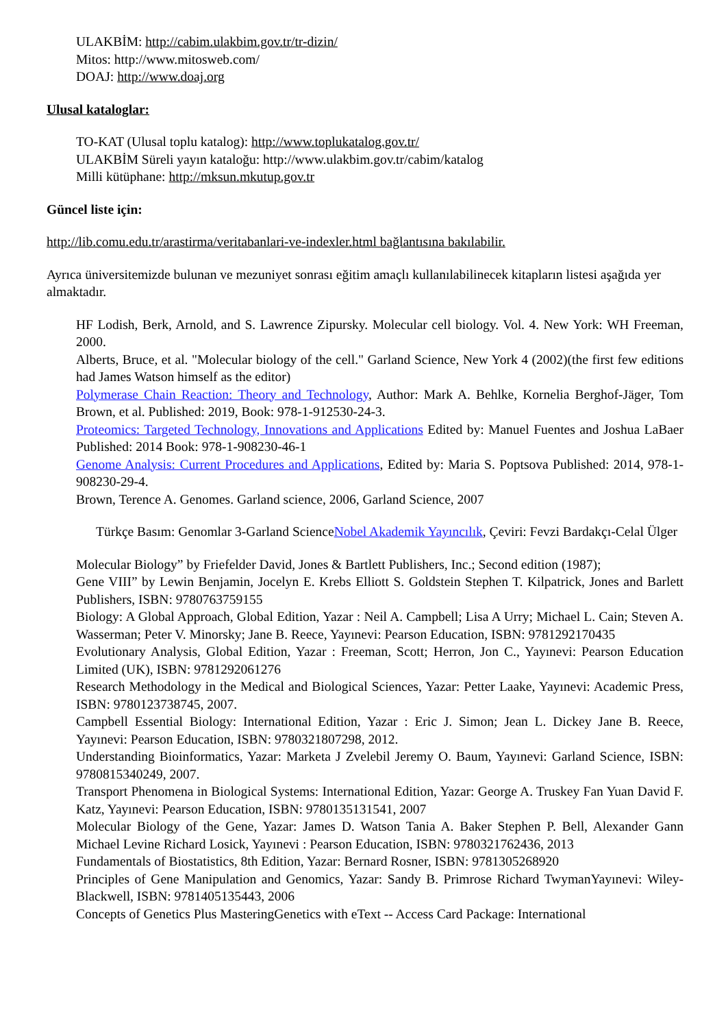ULAKBİM: http://cabim.ulakbim.gov.tr/tr-dizin/
Mitos: http://www.mitosweb.com/
DOAJ: http://www.doaj.org
Ulusal kataloglar:
TO-KAT (Ulusal toplu katalog): http://www.toplukatalog.gov.tr/
ULAKBİM Süreli yayın kataloğu: http://www.ulakbim.gov.tr/cabim/katalog
Milli kütüphane: http://mksun.mkutup.gov.tr
Güncel liste için:
http://lib.comu.edu.tr/arastirma/veritabanlari-ve-indexler.html bağlantısına bakılabilir.
Ayrıca üniversitemizde bulunan ve mezuniyet sonrası eğitim amaçlı kullanılabilinecek kitapların listesi aşağıda yer almaktadır.
HF Lodish, Berk, Arnold, and S. Lawrence Zipursky. Molecular cell biology. Vol. 4. New York: WH Freeman, 2000.
Alberts, Bruce, et al. "Molecular biology of the cell." Garland Science, New York 4 (2002)(the first few editions had James Watson himself as the editor)
Polymerase Chain Reaction: Theory and Technology, Author: Mark A. Behlke, Kornelia Berghof-Jäger, Tom Brown, et al. Published: 2019, Book: 978-1-912530-24-3.
Proteomics: Targeted Technology, Innovations and Applications Edited by: Manuel Fuentes and Joshua LaBaer Published: 2014 Book: 978-1-908230-46-1
Genome Analysis: Current Procedures and Applications, Edited by: Maria S. Poptsova Published: 2014, 978-1-908230-29-4.
Brown, Terence A. Genomes. Garland science, 2006, Garland Science, 2007
Türkçe Basım: Genomlar 3-Garland ScienceNobel Akademik Yayıncılık, Çeviri: Fevzi Bardakçı-Celal Ülger
Molecular Biology” by Friefelder David, Jones & Bartlett Publishers, Inc.; Second edition (1987);
Gene VIII” by Lewin Benjamin, Jocelyn E. Krebs Elliott S. Goldstein Stephen T. Kilpatrick, Jones and Barlett Publishers, ISBN: 9780763759155
Biology: A Global Approach, Global Edition, Yazar : Neil A. Campbell; Lisa A Urry; Michael L. Cain; Steven A. Wasserman; Peter V. Minorsky; Jane B. Reece, Yayınevi: Pearson Education, ISBN: 9781292170435
Evolutionary Analysis, Global Edition, Yazar : Freeman, Scott; Herron, Jon C., Yayınevi: Pearson Education Limited (UK), ISBN: 9781292061276
Research Methodology in the Medical and Biological Sciences, Yazar: Petter Laake, Yayınevi: Academic Press, ISBN: 9780123738745, 2007.
Campbell Essential Biology: International Edition, Yazar : Eric J. Simon; Jean L. Dickey Jane B. Reece, Yayınevi: Pearson Education, ISBN: 9780321807298, 2012.
Understanding Bioinformatics, Yazar: Marketa J Zvelebil Jeremy O. Baum, Yayınevi: Garland Science, ISBN: 9780815340249, 2007.
Transport Phenomena in Biological Systems: International Edition, Yazar: George A. Truskey Fan Yuan David F. Katz, Yayınevi: Pearson Education, ISBN: 9780135131541, 2007
Molecular Biology of the Gene, Yazar: James D. Watson Tania A. Baker Stephen P. Bell, Alexander Gann Michael Levine Richard Losick, Yayınevi : Pearson Education, ISBN: 9780321762436, 2013
Fundamentals of Biostatistics, 8th Edition, Yazar: Bernard Rosner, ISBN: 9781305268920
Principles of Gene Manipulation and Genomics, Yazar: Sandy B. Primrose Richard TwymanYayınevi: Wiley-Blackwell, ISBN: 9781405135443, 2006
Concepts of Genetics Plus MasteringGenetics with eText -- Access Card Package: International